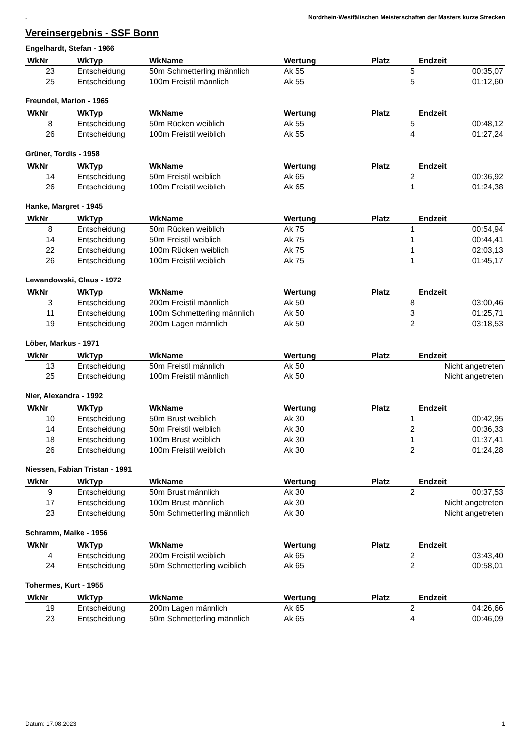. Nordrhein-Westfälischen Meisterschaften der Masters kurze Strecken
Vereinsergebnis - SSF Bonn
Engelhardt, Stefan - 1966
| WkNr | WkTyp | WkName | Wertung | Platz | Endzeit |
| --- | --- | --- | --- | --- | --- |
| 23 | Entscheidung | 50m Schmetterling männlich | Ak 55 | 5 | 00:35,07 |
| 25 | Entscheidung | 100m Freistil männlich | Ak 55 | 5 | 01:12,60 |
Freundel, Marion - 1965
| WkNr | WkTyp | WkName | Wertung | Platz | Endzeit |
| --- | --- | --- | --- | --- | --- |
| 8 | Entscheidung | 50m Rücken weiblich | Ak 55 | 5 | 00:48,12 |
| 26 | Entscheidung | 100m Freistil weiblich | Ak 55 | 4 | 01:27,24 |
Grüner, Tordis - 1958
| WkNr | WkTyp | WkName | Wertung | Platz | Endzeit |
| --- | --- | --- | --- | --- | --- |
| 14 | Entscheidung | 50m Freistil weiblich | Ak 65 | 2 | 00:36,92 |
| 26 | Entscheidung | 100m Freistil weiblich | Ak 65 | 1 | 01:24,38 |
Hanke, Margret - 1945
| WkNr | WkTyp | WkName | Wertung | Platz | Endzeit |
| --- | --- | --- | --- | --- | --- |
| 8 | Entscheidung | 50m Rücken weiblich | Ak 75 | 1 | 00:54,94 |
| 14 | Entscheidung | 50m Freistil weiblich | Ak 75 | 1 | 00:44,41 |
| 22 | Entscheidung | 100m Rücken weiblich | Ak 75 | 1 | 02:03,13 |
| 26 | Entscheidung | 100m Freistil weiblich | Ak 75 | 1 | 01:45,17 |
Lewandowski, Claus - 1972
| WkNr | WkTyp | WkName | Wertung | Platz | Endzeit |
| --- | --- | --- | --- | --- | --- |
| 3 | Entscheidung | 200m Freistil männlich | Ak 50 | 8 | 03:00,46 |
| 11 | Entscheidung | 100m Schmetterling männlich | Ak 50 | 3 | 01:25,71 |
| 19 | Entscheidung | 200m Lagen männlich | Ak 50 | 2 | 03:18,53 |
Löber, Markus - 1971
| WkNr | WkTyp | WkName | Wertung | Platz | Endzeit |
| --- | --- | --- | --- | --- | --- |
| 13 | Entscheidung | 50m Freistil männlich | Ak 50 | | Nicht angetreten |
| 25 | Entscheidung | 100m Freistil männlich | Ak 50 | | Nicht angetreten |
Nier, Alexandra - 1992
| WkNr | WkTyp | WkName | Wertung | Platz | Endzeit |
| --- | --- | --- | --- | --- | --- |
| 10 | Entscheidung | 50m Brust weiblich | Ak 30 | 1 | 00:42,95 |
| 14 | Entscheidung | 50m Freistil weiblich | Ak 30 | 2 | 00:36,33 |
| 18 | Entscheidung | 100m Brust weiblich | Ak 30 | 1 | 01:37,41 |
| 26 | Entscheidung | 100m Freistil weiblich | Ak 30 | 2 | 01:24,28 |
Niessen, Fabian Tristan - 1991
| WkNr | WkTyp | WkName | Wertung | Platz | Endzeit |
| --- | --- | --- | --- | --- | --- |
| 9 | Entscheidung | 50m Brust männlich | Ak 30 | 2 | 00:37,53 |
| 17 | Entscheidung | 100m Brust männlich | Ak 30 | | Nicht angetreten |
| 23 | Entscheidung | 50m Schmetterling männlich | Ak 30 | | Nicht angetreten |
Schramm, Maike - 1956
| WkNr | WkTyp | WkName | Wertung | Platz | Endzeit |
| --- | --- | --- | --- | --- | --- |
| 4 | Entscheidung | 200m Freistil weiblich | Ak 65 | 2 | 03:43,40 |
| 24 | Entscheidung | 50m Schmetterling weiblich | Ak 65 | 2 | 00:58,01 |
Tohermes, Kurt - 1955
| WkNr | WkTyp | WkName | Wertung | Platz | Endzeit |
| --- | --- | --- | --- | --- | --- |
| 19 | Entscheidung | 200m Lagen männlich | Ak 65 | 2 | 04:26,66 |
| 23 | Entscheidung | 50m Schmetterling männlich | Ak 65 | 4 | 00:46,09 |
Datum: 17.08.2023 1